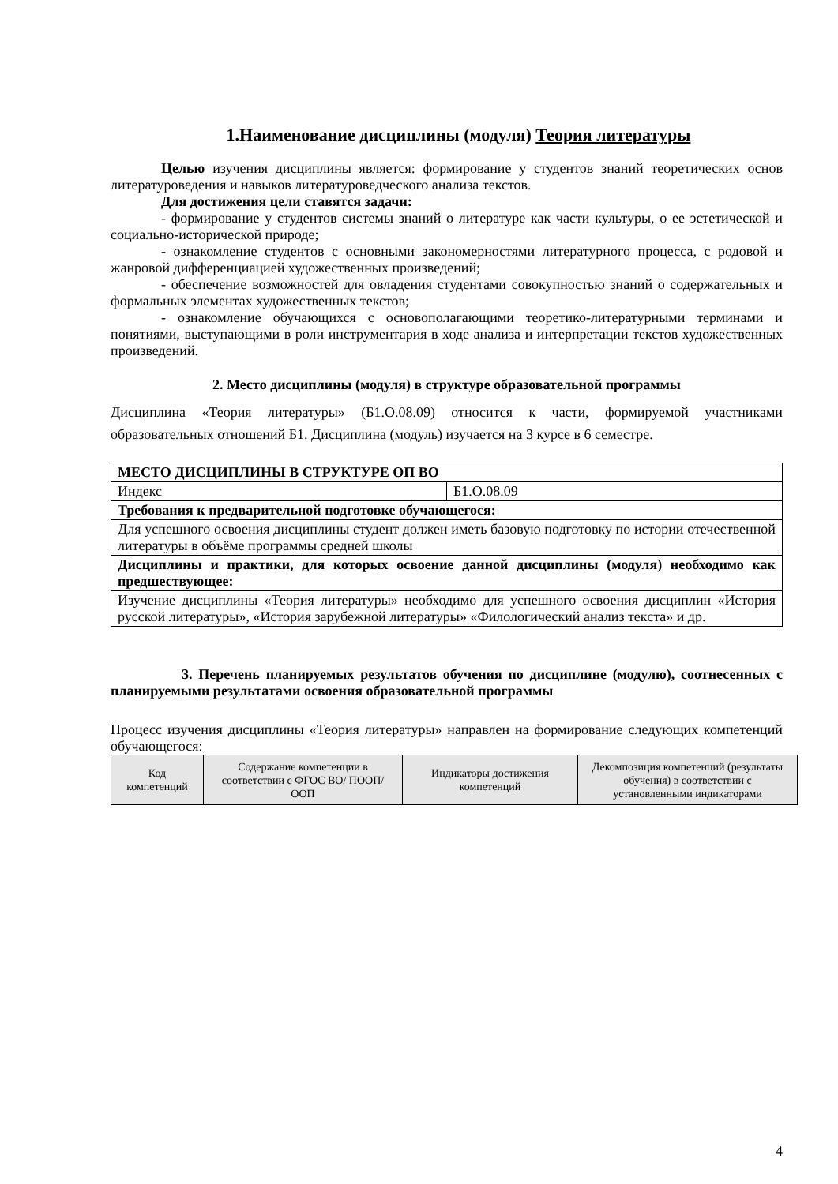1.Наименование дисциплины (модуля) Теория литературы
Целью изучения дисциплины является: формирование у студентов знаний теоретических основ литературоведения и навыков литературоведческого анализа текстов.
Для достижения цели ставятся задачи:
- формирование у студентов системы знаний о литературе как части культуры, о ее эстетической и социально-исторической природе;
- ознакомление студентов с основными закономерностями литературного процесса, с родовой и жанровой дифференциацией художественных произведений;
- обеспечение возможностей для овладения студентами совокупностью знаний о содержательных и формальных элементах художественных текстов;
- ознакомление обучающихся с основополагающими теоретико-литературными терминами и понятиями, выступающими в роли инструментария в ходе анализа и интерпретации текстов художественных произведений.
2. Место дисциплины (модуля) в структуре образовательной программы
Дисциплина «Теория литературы» (Б1.О.08.09) относится к части, формируемой участниками образовательных отношений Б1. Дисциплина (модуль) изучается на 3 курсе в 6 семестре.
| МЕСТО ДИСЦИПЛИНЫ В СТРУКТУРЕ ОП ВО | |
| Индекс | Б1.О.08.09 |
| Требования к предварительной подготовке обучающегося: | |
| Для успешного освоения дисциплины студент должен иметь базовую подготовку по истории отечественной литературы в объёме программы средней школы | |
| Дисциплины и практики, для которых освоение данной дисциплины (модуля) необходимо как предшествующее: | |
| Изучение дисциплины «Теория литературы» необходимо для успешного освоения дисциплин «История русской литературы», «История зарубежной литературы» «Филологический анализ текста» и др. | |
3. Перечень планируемых результатов обучения по дисциплине (модулю), соотнесенных с планируемыми результатами освоения образовательной программы
Процесс изучения дисциплины «Теория литературы» направлен на формирование следующих компетенций обучающегося:
| Код компетенций | Содержание компетенции в соответствии с ФГОС ВО/ ПООП/ ООП | Индикаторы достижения компетенций | Декомпозиция компетенций (результаты обучения) в соответствии с установленными индикаторами |
| --- | --- | --- | --- |
4